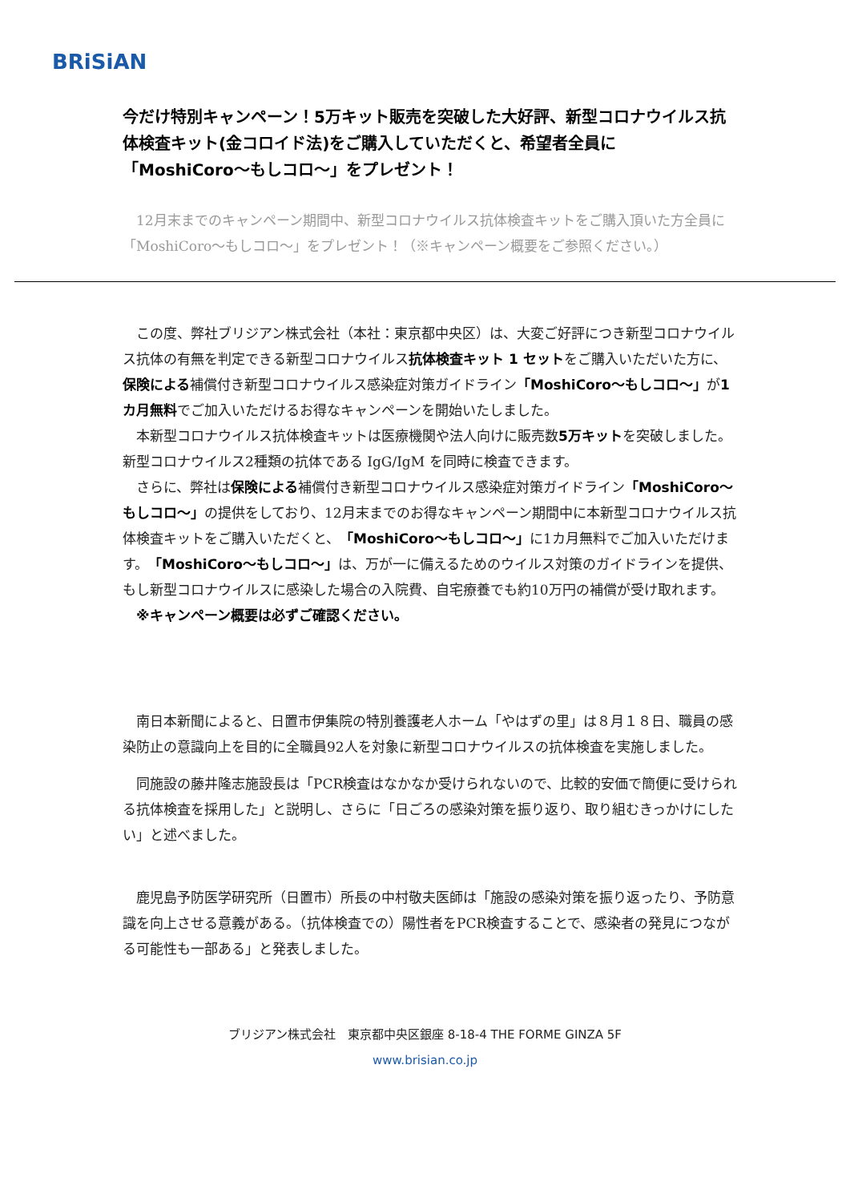BRiSiAN
今だけ特別キャンペーン！5万キット販売を突破した大好評、新型コロナウイルス抗体検査キット(金コロイド法)をご購入していただくと、希望者全員に「MoshiCoro〜もしコロ〜」をプレゼント！
　12月末までのキャンペーン期間中、新型コロナウイルス抗体検査キットをご購入頂いた方全員に「MoshiCoro〜もしコロ〜」をプレゼント！（※キャンペーン概要をご参照ください。）
　この度、弊社ブリジアン株式会社（本社：東京都中央区）は、大変ご好評につき新型コロナウイルス抗体の有無を判定できる新型コロナウイルス抗体検査キット 1 セットをご購入いただいた方に、保険による補償付き新型コロナウイルス感染症対策ガイドライン「MoshiCoro〜もしコロ〜」が1カ月無料でご加入いただけるお得なキャンペーンを開始いたしました。
　本新型コロナウイルス抗体検査キットは医療機関や法人向けに販売数5万キットを突破しました。新型コロナウイルス2種類の抗体である IgG/IgM を同時に検査できます。
　さらに、弊社は保険による補償付き新型コロナウイルス感染症対策ガイドライン「MoshiCoro〜もしコロ〜」の提供をしており、12月末までのお得なキャンペーン期間中に本新型コロナウイルス抗体検査キットをご購入いただくと、「MoshiCoro〜もしコロ〜」に1カ月無料でご加入いただけます。「MoshiCoro〜もしコロ〜」は、万が一に備えるためのウイルス対策のガイドラインを提供、もし新型コロナウイルスに感染した場合の入院費、自宅療養でも約10万円の補償が受け取れます。
　※キャンペーン概要は必ずご確認ください。
　南日本新聞によると、日置市伊集院の特別養護老人ホーム「やはずの里」は８月１８日、職員の感染防止の意識向上を目的に全職員92人を対象に新型コロナウイルスの抗体検査を実施しました。
　同施設の藤井隆志施設長は「PCR検査はなかなか受けられないので、比較的安価で簡便に受けられる抗体検査を採用した」と説明し、さらに「日ごろの感染対策を振り返り、取り組むきっかけにしたい」と述べました。
　鹿児島予防医学研究所（日置市）所長の中村敬夫医師は「施設の感染対策を振り返ったり、予防意識を向上させる意義がある。（抗体検査での）陽性者をPCR検査することで、感染者の発見につながる可能性も一部ある」と発表しました。
ブリジアン株式会社　東京都中央区銀座 8-18-4 THE FORME GINZA 5F
www.brisian.co.jp